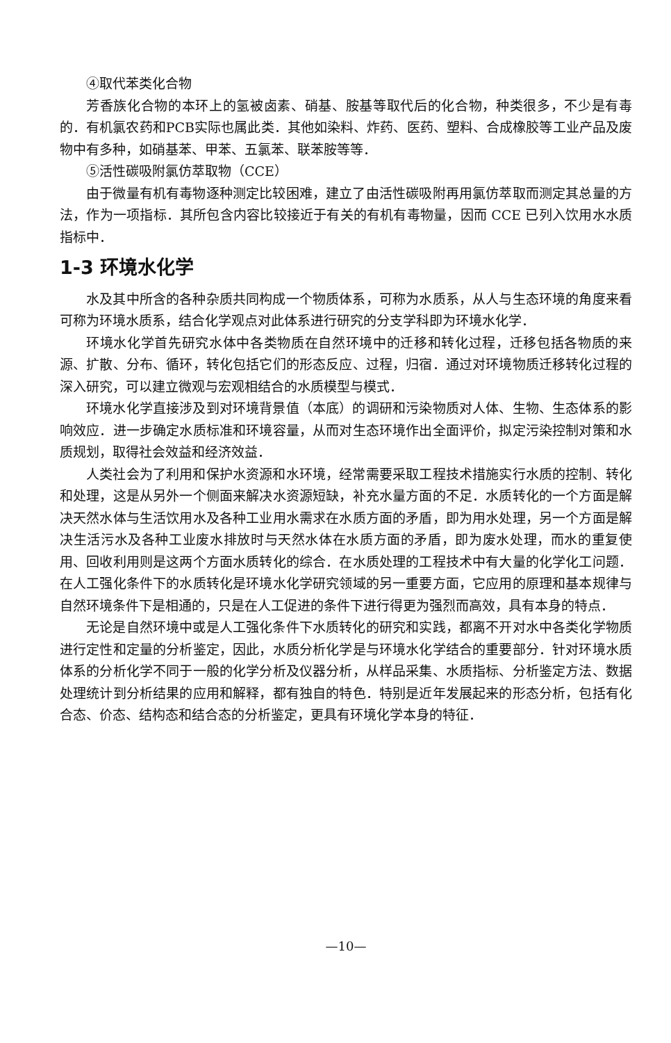④取代苯类化合物
芳香族化合物的本环上的氢被卤素、硝基、胺基等取代后的化合物，种类很多，不少是有毒的．有机氯农药和PCB实际也属此类．其他如染料、炸药、医药、塑料、合成橡胶等工业产品及废物中有多种，如硝基苯、甲苯、五氯苯、联苯胺等等．
⑤活性碳吸附氯仿萃取物（CCE）
由于微量有机有毒物逐种测定比较困难，建立了由活性碳吸附再用氯仿萃取而测定其总量的方法，作为一项指标．其所包含内容比较接近于有关的有机有毒物量，因而 CCE 已列入饮用水水质指标中．
1-3 环境水化学
水及其中所含的各种杂质共同构成一个物质体系，可称为水质系，从人与生态环境的角度来看可称为环境水质系，结合化学观点对此体系进行研究的分支学科即为环境水化学．
环境水化学首先研究水体中各类物质在自然环境中的迁移和转化过程，迁移包括各物质的来源、扩散、分布、循环，转化包括它们的形态反应、过程，归宿．通过对环境物质迁移转化过程的深入研究，可以建立微观与宏观相结合的水质模型与模式．
环境水化学直接涉及到对环境背景值（本底）的调研和污染物质对人体、生物、生态体系的影响效应．进一步确定水质标准和环境容量，从而对生态环境作出全面评价，拟定污染控制对策和水质规划，取得社会效益和经济效益．
人类社会为了利用和保护水资源和水环境，经常需要采取工程技术措施实行水质的控制、转化和处理，这是从另外一个侧面来解决水资源短缺，补充水量方面的不足．水质转化的一个方面是解决天然水体与生活饮用水及各种工业用水需求在水质方面的矛盾，即为用水处理，另一个方面是解决生活污水及各种工业废水排放时与天然水体在水质方面的矛盾，即为废水处理，而水的重复使用、回收利用则是这两个方面水质转化的综合．在水质处理的工程技术中有大量的化学化工问题．在人工强化条件下的水质转化是环境水化学研究领域的另一重要方面，它应用的原理和基本规律与自然环境条件下是相通的，只是在人工促进的条件下进行得更为强烈而高效，具有本身的特点．
无论是自然环境中或是人工强化条件下水质转化的研究和实践，都离不开对水中各类化学物质进行定性和定量的分析鉴定，因此，水质分析化学是与环境水化学结合的重要部分．针对环境水质体系的分析化学不同于一般的化学分析及仪器分析，从样品采集、水质指标、分析鉴定方法、数据处理统计到分析结果的应用和解释，都有独自的特色．特别是近年发展起来的形态分析，包括有化合态、价态、结构态和结合态的分析鉴定，更具有环境化学本身的特征．
—10—